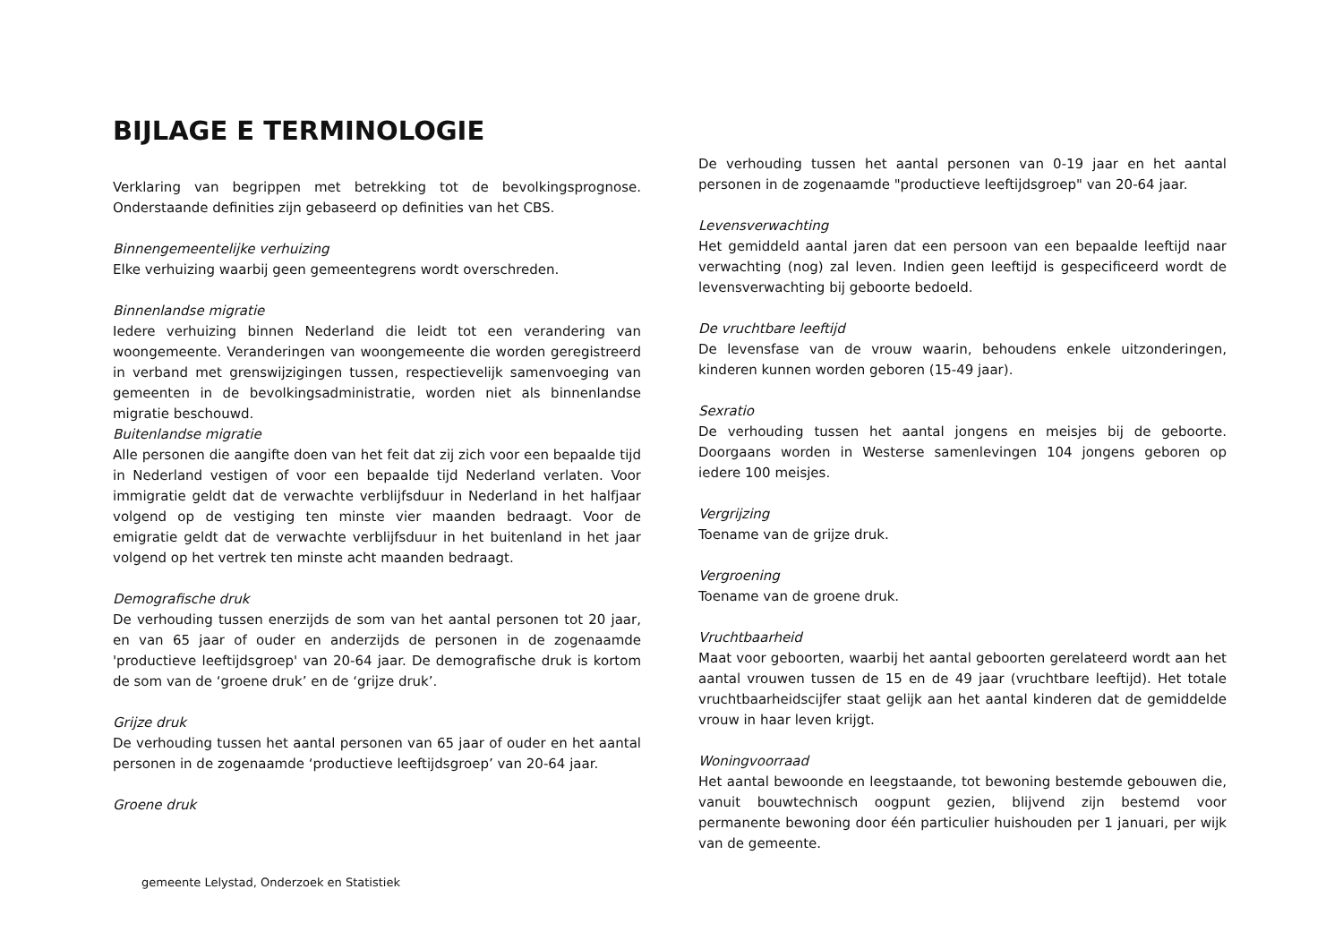BIJLAGE E TERMINOLOGIE
Verklaring van begrippen met betrekking tot de bevolkingsprognose. Onderstaande definities zijn gebaseerd op definities van het CBS.
Binnengemeentelijke verhuizing
Elke verhuizing waarbij geen gemeentegrens wordt overschreden.
Binnenlandse migratie
Iedere verhuizing binnen Nederland die leidt tot een verandering van woongemeente. Veranderingen van woongemeente die worden geregistreerd in verband met grenswijzigingen tussen, respectievelijk samenvoeging van gemeenten in de bevolkingsadministratie, worden niet als binnenlandse migratie beschouwd.
Buitenlandse migratie
Alle personen die aangifte doen van het feit dat zij zich voor een bepaalde tijd in Nederland vestigen of voor een bepaalde tijd Nederland verlaten. Voor immigratie geldt dat de verwachte verblijfsduur in Nederland in het halfjaar volgend op de vestiging ten minste vier maanden bedraagt. Voor de emigratie geldt dat de verwachte verblijfsduur in het buitenland in het jaar volgend op het vertrek ten minste acht maanden bedraagt.
Demografische druk
De verhouding tussen enerzijds de som van het aantal personen tot 20 jaar, en van 65 jaar of ouder en anderzijds de personen in de zogenaamde 'productieve leeftijdsgroep' van 20-64 jaar. De demografische druk is kortom de som van de ‘groene druk’ en de ‘grijze druk’.
Grijze druk
De verhouding tussen het aantal personen van 65 jaar of ouder en het aantal personen in de zogenaamde ‘productieve leeftijdsgroep’ van 20-64 jaar.
Groene druk
De verhouding tussen het aantal personen van 0-19 jaar en het aantal personen in de zogenaamde "productieve leeftijdsgroep" van 20-64 jaar.
Levensverwachting
Het gemiddeld aantal jaren dat een persoon van een bepaalde leeftijd naar verwachting (nog) zal leven. Indien geen leeftijd is gespecificeerd wordt de levensverwachting bij geboorte bedoeld.
De vruchtbare leeftijd
De levensfase van de vrouw waarin, behoudens enkele uitzonderingen, kinderen kunnen worden geboren (15-49 jaar).
Sexratio
De verhouding tussen het aantal jongens en meisjes bij de geboorte. Doorgaans worden in Westerse samenlevingen 104 jongens geboren op iedere 100 meisjes.
Vergrijzing
Toename van de grijze druk.
Vergroening
Toename van de groene druk.
Vruchtbaarheid
Maat voor geboorten, waarbij het aantal geboorten gerelateerd wordt aan het aantal vrouwen tussen de 15 en de 49 jaar (vruchtbare leeftijd). Het totale vruchtbaarheidscijfer staat gelijk aan het aantal kinderen dat de gemiddelde vrouw in haar leven krijgt.
Woningvoorraad
Het aantal bewoonde en leegstaande, tot bewoning bestemde gebouwen die, vanuit bouwtechnisch oogpunt gezien, blijvend zijn bestemd voor permanente bewoning door één particulier huishouden per 1 januari, per wijk van de gemeente.
gemeente Lelystad, Onderzoek en Statistiek